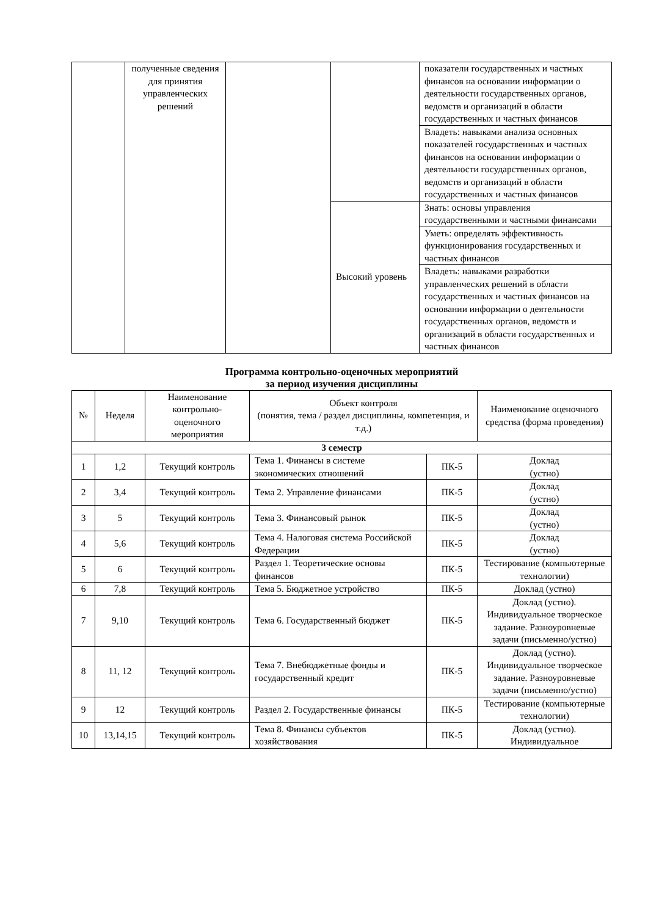| | полученные сведения для принятия управленческих решений | | | показатели государственных и частных финансов на основании информации о деятельности государственных органов, ведомств и организаций в области государственных и частных финансов |
| | | | | Владеть: навыками анализа основных показателей государственных и частных финансов на основании информации о деятельности государственных органов, ведомств и организаций в области государственных и частных финансов |
| | | | Высокий уровень | Знать: основы управления государственными и частными финансами |
| | | | | Уметь: определять эффективность функционирования государственных и частных финансов |
| | | | | Владеть: навыками разработки управленческих решений в области государственных и частных финансов на основании информации о деятельности государственных органов, ведомств и организаций в области государственных и частных финансов |
Программа контрольно-оценочных мероприятий
за период изучения дисциплины
| № | Неделя | Наименование контрольно-оценочного мероприятия | Объект контроля (понятия, тема / раздел дисциплины, компетенция, и т.д.) | | Наименование оценочного средства (форма проведения) |
| --- | --- | --- | --- | --- | --- |
| 3 семестр | | | | | |
| 1 | 1,2 | Текущий контроль | Тема 1. Финансы в системе экономических отношений | ПК-5 | Доклад (устно) |
| 2 | 3,4 | Текущий контроль | Тема 2. Управление финансами | ПК-5 | Доклад (устно) |
| 3 | 5 | Текущий контроль | Тема 3. Финансовый рынок | ПК-5 | Доклад (устно) |
| 4 | 5,6 | Текущий контроль | Тема 4. Налоговая система Российской Федерации | ПК-5 | Доклад (устно) |
| 5 | 6 | Текущий контроль | Раздел 1. Теоретические основы финансов | ПК-5 | Тестирование (компьютерные технологии) |
| 6 | 7,8 | Текущий контроль | Тема 5. Бюджетное устройство | ПК-5 | Доклад (устно) |
| 7 | 9,10 | Текущий контроль | Тема 6. Государственный бюджет | ПК-5 | Доклад (устно). Индивидуальное творческое задание. Разноуровневые задачи (письменно/устно) |
| 8 | 11, 12 | Текущий контроль | Тема 7. Внебюджетные фонды и государственный кредит | ПК-5 | Доклад (устно). Индивидуальное творческое задание. Разноуровневые задачи (письменно/устно) |
| 9 | 12 | Текущий контроль | Раздел 2. Государственные финансы | ПК-5 | Тестирование (компьютерные технологии) |
| 10 | 13,14,15 | Текущий контроль | Тема 8. Финансы субъектов хозяйствования | ПК-5 | Доклад (устно). Индивидуальное |